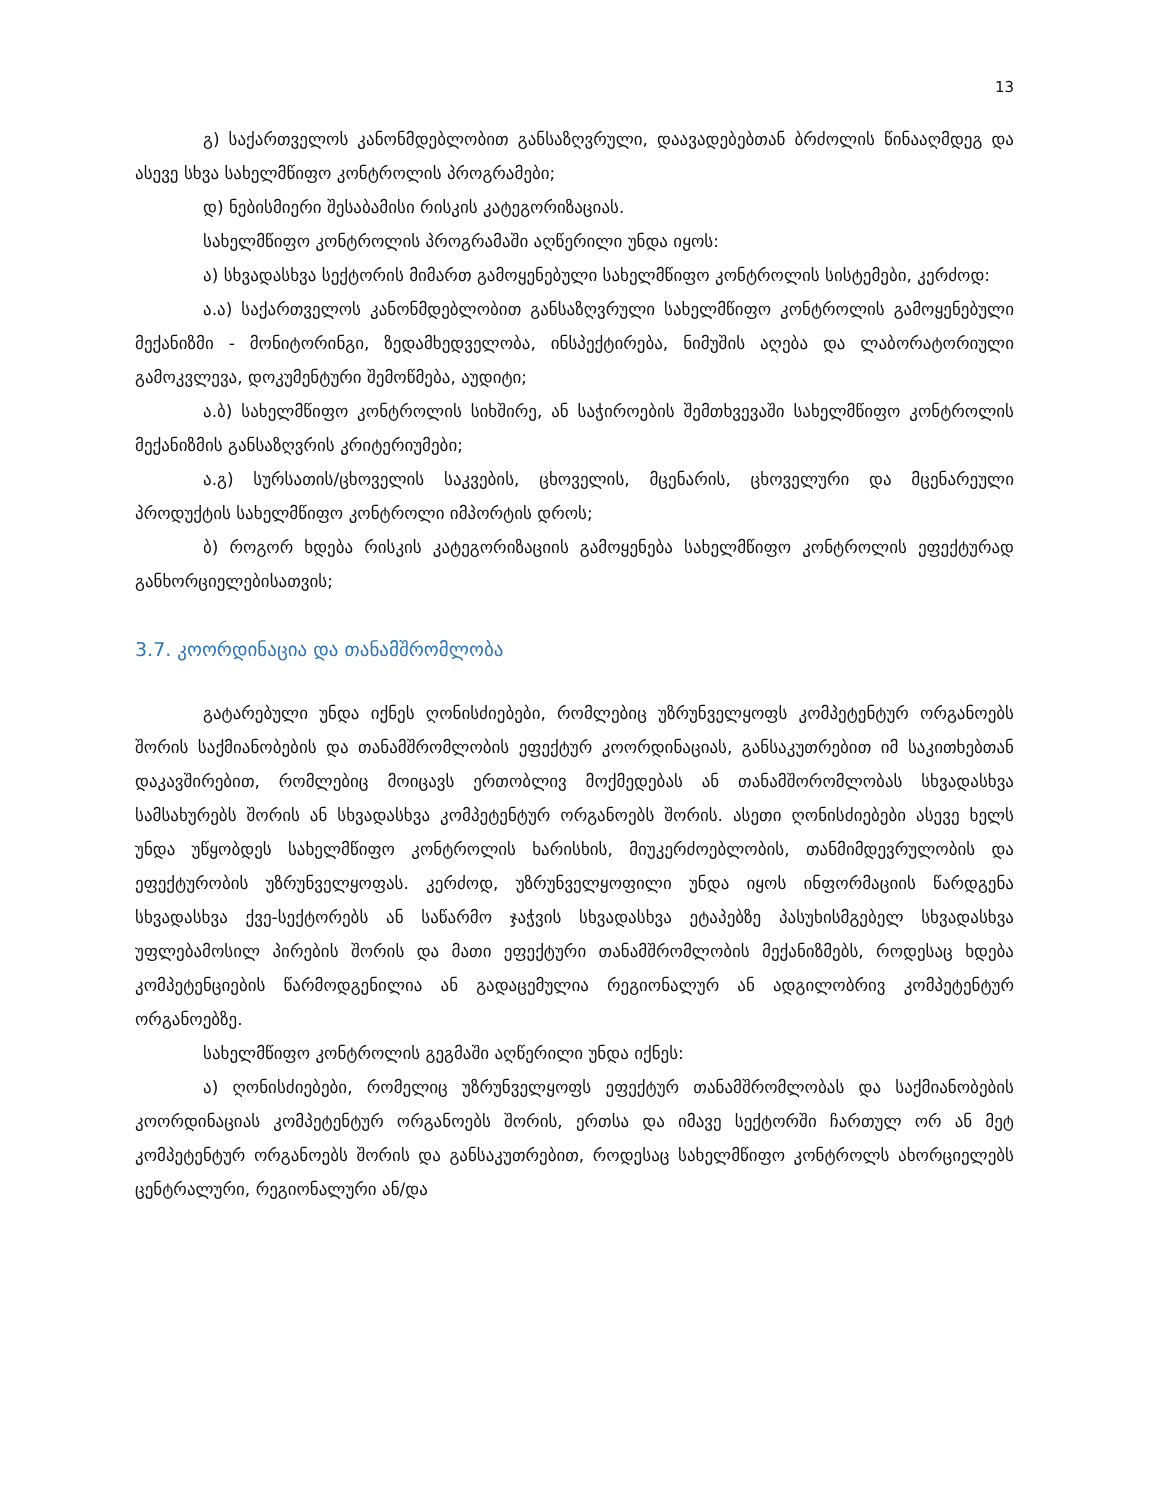13
გ) საქართველოს კანონმდებლობით განსაზღვრული, დაავადებებთან ბრძოლის წინააღმდეგ და ასევე სხვა სახელმწიფო კონტროლის პროგრამები;
დ) ნებისმიერი შესაბამისი რისკის კატეგორიზაციას.
სახელმწიფო კონტროლის პროგრამაში აღწერილი უნდა იყოს:
ა) სხვადასხვა სექტორის მიმართ გამოყენებული სახელმწიფო კონტროლის სისტემები, კერძოდ:
ა.ა) საქართველოს კანონმდებლობით განსაზღვრული სახელმწიფო კონტროლის გამოყენებული მექანიზმი - მონიტორინგი, ზედამხედველობა, ინსპექტირება, ნიმუშის აღება და ლაბორატორიული გამოკვლევა, დოკუმენტური შემოწმება, აუდიტი;
ა.ბ) სახელმწიფო კონტროლის სიხშირე, ან საჭიროების შემთხვევაში სახელმწიფო კონტროლის მექანიზმის განსაზღვრის კრიტერიუმები;
ა.გ) სურსათის/ცხოველის საკვების, ცხოველის, მცენარის, ცხოველური და მცენარეული პროდუქტის სახელმწიფო კონტროლი იმპორტის დროს;
ბ) როგორ ხდება რისკის კატეგორიზაციის გამოყენება სახელმწიფო კონტროლის ეფექტურად განხორციელებისათვის;
3.7. კოორდინაცია და თანამშრომლობა
გატარებული უნდა იქნეს ღონისძიებები, რომლებიც უზრუნველყოფს კომპეტენტურ ორგანოებს შორის საქმიანობების და თანამშრომლობის ეფექტურ კოორდინაციას, განსაკუთრებით იმ საკითხებთან დაკავშირებით, რომლებიც მოიცავს ერთობლივ მოქმედებას ან თანამშორომლობას სხვადასხვა სამსახურებს შორის ან სხვადასხვა კომპეტენტურ ორგანოებს შორის. ასეთი ღონისძიებები ასევე ხელს უნდა უწყობდეს სახელმწიფო კონტროლის ხარისხის, მიუკერძოებლობის, თანმიმდევრულობის და ეფექტურობის უზრუნველყოფას. კერძოდ, უზრუნველყოფილი უნდა იყოს ინფორმაციის წარდგენა სხვადასხვა ქვე-სექტორებს ან საწარმო ჯაჭვის სხვადასხვა ეტაპებზე პასუხისმგებელ სხვადასხვა უფლებამოსილ პირების შორის და მათი ეფექტური თანამშრომლობის მექანიზმებს, როდესაც ხდება კომპეტენციების წარმოდგენილია ან გადაცემულია რეგიონალურ ან ადგილობრივ კომპეტენტურ ორგანოებზე.
სახელმწიფო კონტროლის გეგმაში აღწერილი უნდა იქნეს:
ა) ღონისძიებები, რომელიც უზრუნველყოფს ეფექტურ თანამშრომლობას და საქმიანობების კოორდინაციას კომპეტენტურ ორგანოებს შორის, ერთსა და იმავე სექტორში ჩართულ ორ ან მეტ კომპეტენტურ ორგანოებს შორის და განსაკუთრებით, როდესაც სახელმწიფო კონტროლს ახორციელებს ცენტრალური, რეგიონალური ან/და